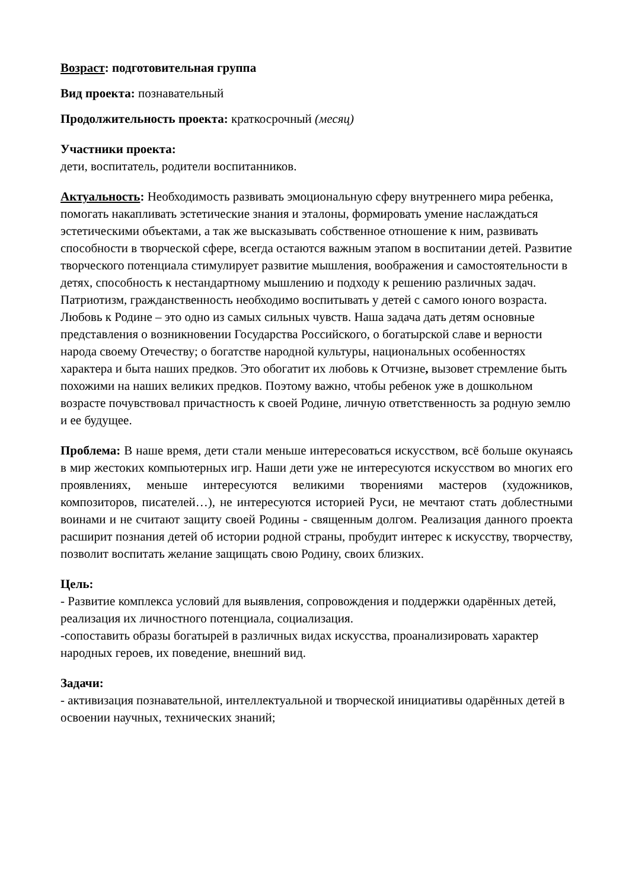Возраст: подготовительная группа
Вид проекта: познавательный
Продолжительность проекта: краткосрочный (месяц)
Участники проекта:
дети, воспитатель, родители воспитанников.
Актуальность: Необходимость развивать эмоциональную сферу внутреннего мира ребенка, помогать накапливать эстетические знания и эталоны, формировать умение наслаждаться эстетическими объектами, а так же высказывать собственное отношение к ним, развивать способности в творческой сфере, всегда остаются важным этапом в воспитании детей. Развитие творческого потенциала стимулирует развитие мышления, воображения и самостоятельности в детях, способность к нестандартному мышлению и подходу к решению различных задач.
Патриотизм, гражданственность необходимо воспитывать у детей с самого юного возраста. Любовь к Родине – это одно из самых сильных чувств. Наша задача дать детям основные представления о возникновении Государства Российского, о богатырской славе и верности народа своему Отечеству; о богатстве народной культуры, национальных особенностях характера и быта наших предков. Это обогатит их любовь к Отчизне, вызовет стремление быть похожими на наших великих предков. Поэтому важно, чтобы ребенок уже в дошкольном возрасте почувствовал причастность к своей Родине, личную ответственность за родную землю и ее будущее.
Проблема: В наше время, дети стали меньше интересоваться искусством, всё больше окунаясь в мир жестоких компьютерных игр. Наши дети уже не интересуются искусством во многих его проявлениях, меньше интересуются великими творениями мастеров (художников, композиторов, писателей…), не интересуются историей Руси, не мечтают стать доблестными воинами и не считают защиту своей Родины - священным долгом. Реализация данного проекта расширит познания детей об истории родной страны, пробудит интерес к искусству, творчеству, позволит воспитать желание защищать свою Родину, своих близких.
Цель:
- Развитие комплекса условий для выявления, сопровождения и поддержки одарённых детей, реализация их личностного потенциала, социализация.
-сопоставить образы богатырей в различных видах искусства, проанализировать характер народных героев, их поведение, внешний вид.
Задачи:
- активизация познавательной, интеллектуальной и творческой инициативы одарённых детей в освоении научных, технических знаний;